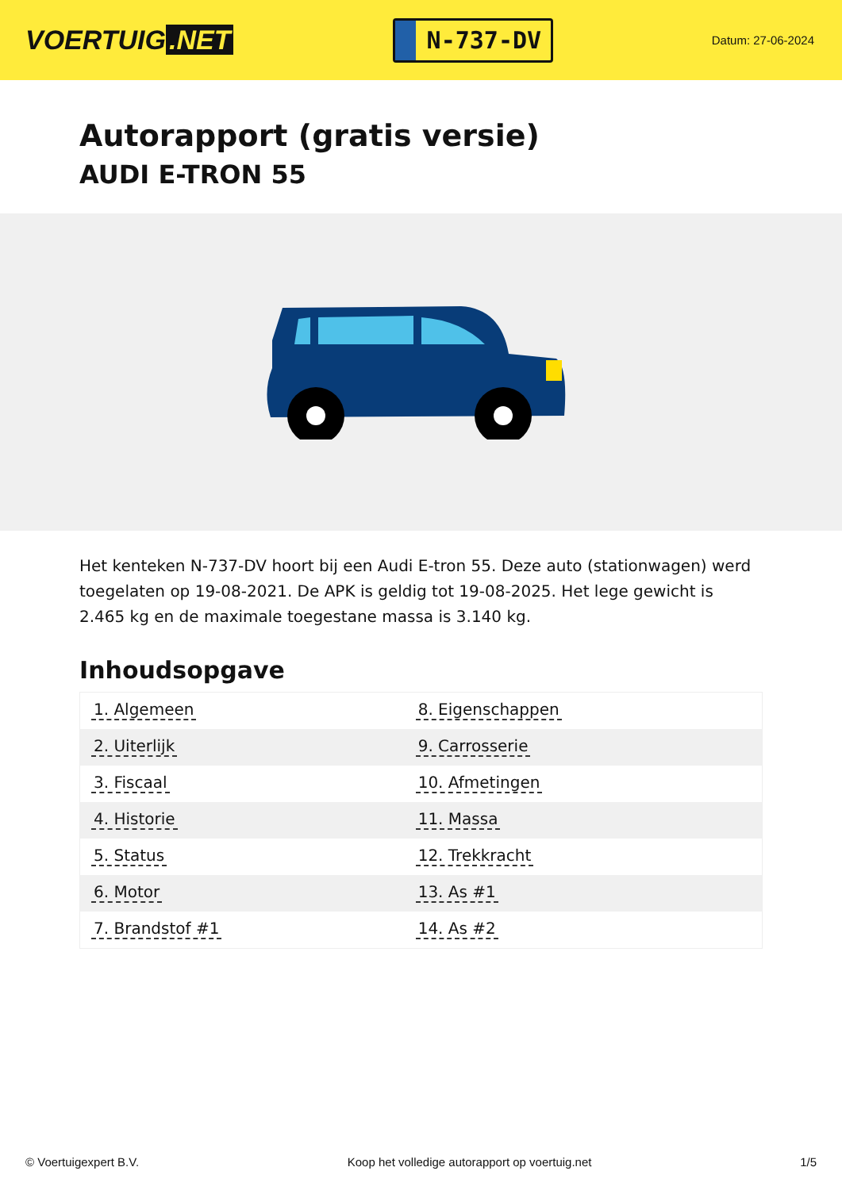VOERTUIG.NET
N-737-DV
Datum: 27-06-2024
Autorapport (gratis versie)
AUDI E-TRON 55
Het kenteken N-737-DV hoort bij een Audi E-tron 55. Deze auto (stationwagen) werd toegelaten op 19-08-2021. De APK is geldig tot 19-08-2025. Het lege gewicht is 2.465 kg en de maximale toegestane massa is 3.140 kg.
Inhoudsopgave
| 1. Algemeen | 8. Eigenschappen |
| 2. Uiterlijk | 9. Carrosserie |
| 3. Fiscaal | 10. Afmetingen |
| 4. Historie | 11. Massa |
| 5. Status | 12. Trekkracht |
| 6. Motor | 13. As #1 |
| 7. Brandstof #1 | 14. As #2 |
© Voertuigexpert B.V. Koop het volledige autorapport op voertuig.net 1/5